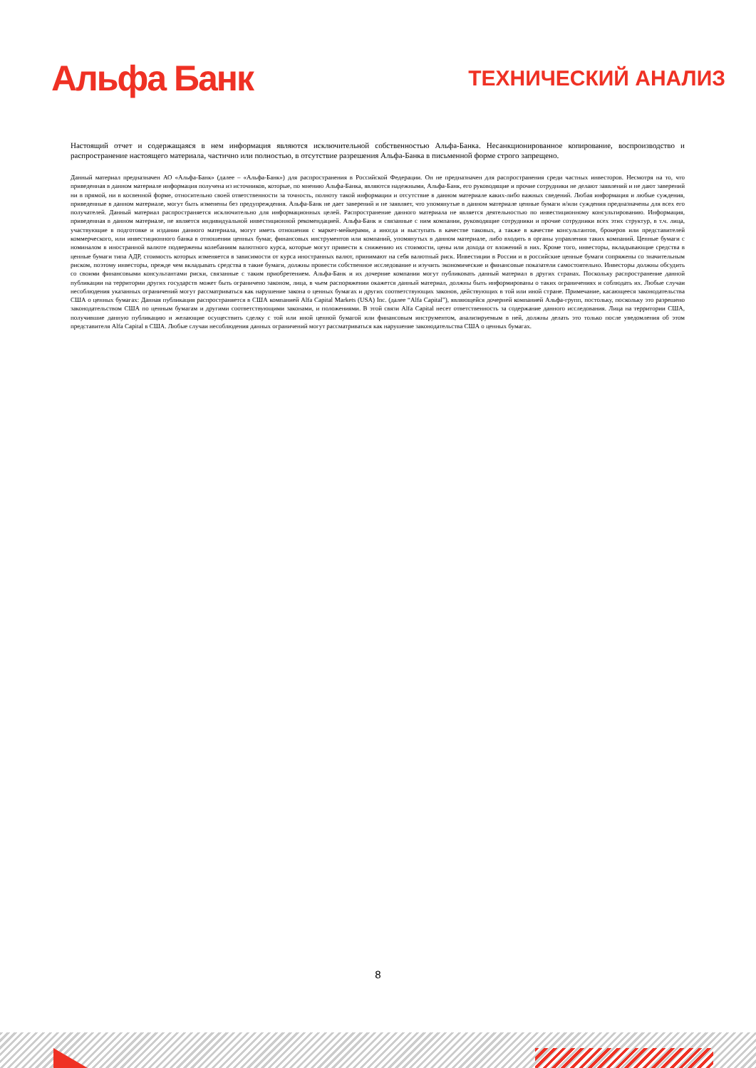Альфа Банк
ТЕХНИЧЕСКИЙ АНАЛИЗ
Настоящий отчет и содержащаяся в нем информация являются исключительной собственностью Альфа-Банка. Несанкционированное копирование, воспроизводство и распространение настоящего материала, частично или полностью, в отсутствие разрешения Альфа-Банка в письменной форме строго запрещено.
Данный материал предназначен АО «Альфа-Банк» (далее – «Альфа-Банк») для распространения в Российской Федерации. Он не предназначен для распространения среди частных инвесторов. Несмотря на то, что приведенная в данном материале информация получена из источников, которые, по мнению Альфа-Банка, являются надежными, Альфа-Банк, его руководящие и прочие сотрудники не делают заявлений и не дают заверений ни в прямой, ни в косвенной форме, относительно своей ответственности за точность, полноту такой информации и отсутствие в данном материале каких-либо важных сведений. Любая информация и любые суждения, приведенные в данном материале, могут быть изменены без предупреждения. Альфа-Банк не дает заверений и не заявляет, что упомянутые в данном материале ценные бумаги и/или суждения предназначены для всех его получателей. Данный материал распространяется исключительно для информационных целей. Распространение данного материала не является деятельностью по инвестиционному консультированию. Информация, приведенная в данном материале, не является индивидуальной инвестиционной рекомендацией. Альфа-Банк и связанные с ним компании, руководящие сотрудники и прочие сотрудники всех этих структур, в т.ч. лица, участвующие в подготовке и издании данного материала, могут иметь отношения с маркет-мейкерами, а иногда и выступать в качестве таковых, а также в качестве консультантов, брокеров или представителей коммерческого, или инвестиционного банка в отношении ценных бумаг, финансовых инструментов или компаний, упомянутых в данном материале, либо входить в органы управления таких компаний. Ценные бумаги с номиналом в иностранной валюте подвержены колебаниям валютного курса, которые могут привести к снижению их стоимости, цены или дохода от вложений в них. Кроме того, инвесторы, вкладывающие средства в ценные бумаги типа АДР, стоимость которых изменяется в зависимости от курса иностранных валют, принимают на себя валютный риск. Инвестиции в России и в российские ценные бумаги сопряжены со значительным риском, поэтому инвесторы, прежде чем вкладывать средства в такие бумаги, должны провести собственное исследование и изучить экономические и финансовые показатели самостоятельно. Инвесторы должны обсудить со своими финансовыми консультантами риски, связанные с таким приобретением. Альфа-Банк и их дочерние компании могут публиковать данный материал в других странах. Поскольку распространение данной публикации на территории других государств может быть ограничено законом, лица, в чьем распоряжении окажется данный материал, должны быть информированы о таких ограничениях и соблюдать их. Любые случаи несоблюдения указанных ограничений могут рассматриваться как нарушение закона о ценных бумагах и других соответствующих законов, действующих в той или иной стране. Примечание, касающееся законодательства США о ценных бумагах: Данная публикация распространяется в США компанией Alfa Capital Markets (USA) Inc. (далее “Alfa Capital”), являющейся дочерней компанией Альфа-групп, постольку, поскольку это разрешено законодательством США по ценным бумагам и другими соответствующими законами, и положениями. В этой связи Alfa Capital несет ответственность за содержание данного исследования. Лица на территории США, получившие данную публикацию и желающие осуществить сделку с той или иной ценной бумагой или финансовым инструментом, анализируемым в ней, должны делать это только после уведомления об этом представителя Alfa Capital в США. Любые случаи несоблюдения данных ограничений могут рассматриваться как нарушение законодательства США о ценных бумагах.
8